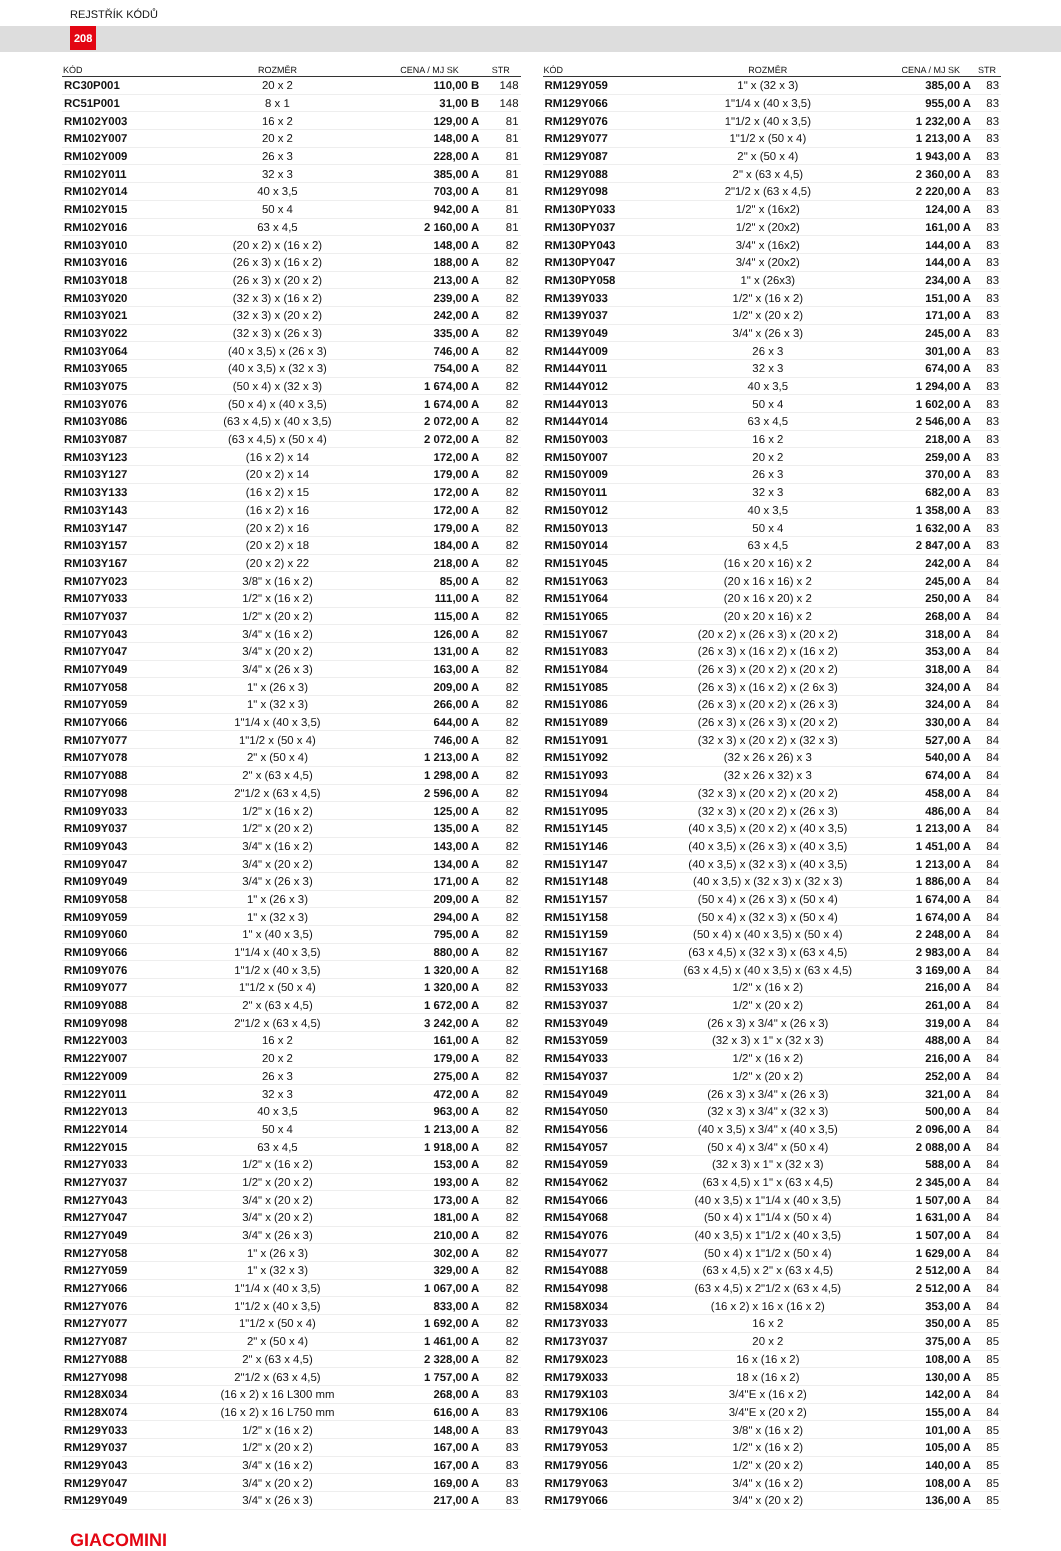REJSTŘÍK KÓDŮ
208
| KÓD | ROZMĚR | CENA / MJ SK | STR |
| --- | --- | --- | --- |
| RC30P001 | 20 x 2 | 110,00 B | 148 |
| RC51P001 | 8 x 1 | 31,00 B | 148 |
| RM102Y003 | 16 x 2 | 129,00 A | 81 |
| RM102Y007 | 20 x 2 | 148,00 A | 81 |
| RM102Y009 | 26 x 3 | 228,00 A | 81 |
| RM102Y011 | 32 x 3 | 385,00 A | 81 |
| RM102Y014 | 40 x 3,5 | 703,00 A | 81 |
| RM102Y015 | 50 x 4 | 942,00 A | 81 |
| RM102Y016 | 63 x 4,5 | 2 160,00 A | 81 |
| RM103Y010 | (20 x 2) x (16 x 2) | 148,00 A | 82 |
| RM103Y016 | (26 x 3) x (16 x 2) | 188,00 A | 82 |
| RM103Y018 | (26 x 3) x (20 x 2) | 213,00 A | 82 |
| RM103Y020 | (32 x 3) x (16 x 2) | 239,00 A | 82 |
| RM103Y021 | (32 x 3) x (20 x 2) | 242,00 A | 82 |
| RM103Y022 | (32 x 3) x (26 x 3) | 335,00 A | 82 |
| RM103Y064 | (40 x 3,5) x (26 x 3) | 746,00 A | 82 |
| RM103Y065 | (40 x 3,5) x (32 x 3) | 754,00 A | 82 |
| RM103Y075 | (50 x 4) x (32 x 3) | 1 674,00 A | 82 |
| RM103Y076 | (50 x 4) x (40 x 3,5) | 1 674,00 A | 82 |
| RM103Y086 | (63 x 4,5) x (40 x 3,5) | 2 072,00 A | 82 |
| RM103Y087 | (63 x 4,5) x (50 x 4) | 2 072,00 A | 82 |
| RM103Y123 | (16 x 2) x 14 | 172,00 A | 82 |
| RM103Y127 | (20 x 2) x 14 | 179,00 A | 82 |
| RM103Y133 | (16 x 2) x 15 | 172,00 A | 82 |
| RM103Y143 | (16 x 2) x 16 | 172,00 A | 82 |
| RM103Y147 | (20 x 2) x 16 | 179,00 A | 82 |
| RM103Y157 | (20 x 2) x 18 | 184,00 A | 82 |
| RM103Y167 | (20 x 2) x 22 | 218,00 A | 82 |
| RM107Y023 | 3/8" x (16 x 2) | 85,00 A | 82 |
| RM107Y033 | 1/2" x (16 x 2) | 111,00 A | 82 |
| RM107Y037 | 1/2" x (20 x 2) | 115,00 A | 82 |
| RM107Y043 | 3/4" x (16 x 2) | 126,00 A | 82 |
| RM107Y047 | 3/4" x (20 x 2) | 131,00 A | 82 |
| RM107Y049 | 3/4" x (26 x 3) | 163,00 A | 82 |
| RM107Y058 | 1" x (26 x 3) | 209,00 A | 82 |
| RM107Y059 | 1" x (32 x 3) | 266,00 A | 82 |
| RM107Y066 | 1"1/4 x (40 x 3,5) | 644,00 A | 82 |
| RM107Y077 | 1"1/2 x (50 x 4) | 746,00 A | 82 |
| RM107Y078 | 2" x (50 x 4) | 1 213,00 A | 82 |
| RM107Y088 | 2" x (63 x 4,5) | 1 298,00 A | 82 |
| RM107Y098 | 2"1/2 x (63 x 4,5) | 2 596,00 A | 82 |
| RM109Y033 | 1/2" x (16 x 2) | 125,00 A | 82 |
| RM109Y037 | 1/2" x (20 x 2) | 135,00 A | 82 |
| RM109Y043 | 3/4" x (16 x 2) | 143,00 A | 82 |
| RM109Y047 | 3/4" x (20 x 2) | 134,00 A | 82 |
| RM109Y049 | 3/4" x (26 x 3) | 171,00 A | 82 |
| RM109Y058 | 1" x (26 x 3) | 209,00 A | 82 |
| RM109Y059 | 1" x (32 x 3) | 294,00 A | 82 |
| RM109Y060 | 1" x (40 x 3,5) | 795,00 A | 82 |
| RM109Y066 | 1"1/4 x (40 x 3,5) | 880,00 A | 82 |
| RM109Y076 | 1"1/2 x (40 x 3,5) | 1 320,00 A | 82 |
| RM109Y077 | 1"1/2 x (50 x 4) | 1 320,00 A | 82 |
| RM109Y088 | 2" x (63 x 4,5) | 1 672,00 A | 82 |
| RM109Y098 | 2"1/2 x (63 x 4,5) | 3 242,00 A | 82 |
| RM122Y003 | 16 x 2 | 161,00 A | 82 |
| RM122Y007 | 20 x 2 | 179,00 A | 82 |
| RM122Y009 | 26 x 3 | 275,00 A | 82 |
| RM122Y011 | 32 x 3 | 472,00 A | 82 |
| RM122Y013 | 40 x 3,5 | 963,00 A | 82 |
| RM122Y014 | 50 x 4 | 1 213,00 A | 82 |
| RM122Y015 | 63 x 4,5 | 1 918,00 A | 82 |
| RM127Y033 | 1/2" x (16 x 2) | 153,00 A | 82 |
| RM127Y037 | 1/2" x (20 x 2) | 193,00 A | 82 |
| RM127Y043 | 3/4" x (20 x 2) | 173,00 A | 82 |
| RM127Y047 | 3/4" x (20 x 2) | 181,00 A | 82 |
| RM127Y049 | 3/4" x (26 x 3) | 210,00 A | 82 |
| RM127Y058 | 1" x (26 x 3) | 302,00 A | 82 |
| RM127Y059 | 1" x (32 x 3) | 329,00 A | 82 |
| RM127Y066 | 1"1/4 x (40 x 3,5) | 1 067,00 A | 82 |
| RM127Y076 | 1"1/2 x (40 x 3,5) | 833,00 A | 82 |
| RM127Y077 | 1"1/2 x (50 x 4) | 1 692,00 A | 82 |
| RM127Y087 | 2" x (50 x 4) | 1 461,00 A | 82 |
| RM127Y088 | 2" x (63 x 4,5) | 2 328,00 A | 82 |
| RM127Y098 | 2"1/2 x (63 x 4,5) | 1 757,00 A | 82 |
| RM128X034 | (16 x 2) x 16 L300 mm | 268,00 A | 83 |
| RM128X074 | (16 x 2) x 16 L750 mm | 616,00 A | 83 |
| RM129Y033 | 1/2" x (16 x 2) | 148,00 A | 83 |
| RM129Y037 | 1/2" x (20 x 2) | 167,00 A | 83 |
| RM129Y043 | 3/4" x (16 x 2) | 167,00 A | 83 |
| RM129Y047 | 3/4" x (20 x 2) | 169,00 A | 83 |
| RM129Y049 | 3/4" x (26 x 3) | 217,00 A | 83 |
| KÓD | ROZMĚR | CENA / MJ SK | STR |
| --- | --- | --- | --- |
| RM129Y059 | 1" x (32 x 3) | 385,00 A | 83 |
| RM129Y066 | 1"1/4 x (40 x 3,5) | 955,00 A | 83 |
| RM129Y076 | 1"1/2 x (40 x 3,5) | 1 232,00 A | 83 |
| RM129Y077 | 1"1/2 x (50 x 4) | 1 213,00 A | 83 |
| RM129Y087 | 2" x (50 x 4) | 1 943,00 A | 83 |
| RM129Y088 | 2" x (63 x 4,5) | 2 360,00 A | 83 |
| RM129Y098 | 2"1/2 x (63 x 4,5) | 2 220,00 A | 83 |
| RM130PY033 | 1/2" x (16x2) | 124,00 A | 83 |
| RM130PY037 | 1/2" x (20x2) | 161,00 A | 83 |
| RM130PY043 | 3/4" x (16x2) | 144,00 A | 83 |
| RM130PY047 | 3/4" x (20x2) | 144,00 A | 83 |
| RM130PY058 | 1" x (26x3) | 234,00 A | 83 |
| RM139Y033 | 1/2" x (16 x 2) | 151,00 A | 83 |
| RM139Y037 | 1/2" x (20 x 2) | 171,00 A | 83 |
| RM139Y049 | 3/4" x (26 x 3) | 245,00 A | 83 |
| RM144Y009 | 26 x 3 | 301,00 A | 83 |
| RM144Y011 | 32 x 3 | 674,00 A | 83 |
| RM144Y012 | 40 x 3,5 | 1 294,00 A | 83 |
| RM144Y013 | 50 x 4 | 1 602,00 A | 83 |
| RM144Y014 | 63 x 4,5 | 2 546,00 A | 83 |
| RM150Y003 | 16 x 2 | 218,00 A | 83 |
| RM150Y007 | 20 x 2 | 259,00 A | 83 |
| RM150Y009 | 26 x 3 | 370,00 A | 83 |
| RM150Y011 | 32 x 3 | 682,00 A | 83 |
| RM150Y012 | 40 x 3,5 | 1 358,00 A | 83 |
| RM150Y013 | 50 x 4 | 1 632,00 A | 83 |
| RM150Y014 | 63 x 4,5 | 2 847,00 A | 83 |
| RM151Y045 | (16 x 20 x 16) x 2 | 242,00 A | 84 |
| RM151Y063 | (20 x 16 x 16) x 2 | 245,00 A | 84 |
| RM151Y064 | (20 x 16 x 20) x 2 | 250,00 A | 84 |
| RM151Y065 | (20 x 20 x 16) x 2 | 268,00 A | 84 |
| RM151Y067 | (20 x 2) x (26 x 3) x (20 x 2) | 318,00 A | 84 |
| RM151Y083 | (26 x 3) x (16 x 2) x (16 x 2) | 353,00 A | 84 |
| RM151Y084 | (26 x 3) x (20 x 2) x (20 x 2) | 318,00 A | 84 |
| RM151Y085 | (26 x 3) x (16 x 2) x (2 6x 3) | 324,00 A | 84 |
| RM151Y086 | (26 x 3) x (20 x 2) x (26 x 3) | 324,00 A | 84 |
| RM151Y089 | (26 x 3) x (26 x 3) x (20 x 2) | 330,00 A | 84 |
| RM151Y091 | (32 x 3) x (20 x 2) x (32 x 3) | 527,00 A | 84 |
| RM151Y092 | (32 x 26 x 26) x 3 | 540,00 A | 84 |
| RM151Y093 | (32 x 26 x 32) x 3 | 674,00 A | 84 |
| RM151Y094 | (32 x 3) x (20 x 2) x (20 x 2) | 458,00 A | 84 |
| RM151Y095 | (32 x 3) x (20 x 2) x (26 x 3) | 486,00 A | 84 |
| RM151Y145 | (40 x 3,5) x (20 x 2) x (40 x 3,5) | 1 213,00 A | 84 |
| RM151Y146 | (40 x 3,5) x (26 x 3) x (40 x 3,5) | 1 451,00 A | 84 |
| RM151Y147 | (40 x 3,5) x (32 x 3) x (40 x 3,5) | 1 213,00 A | 84 |
| RM151Y148 | (40 x 3,5) x (32 x 3) x (32 x 3) | 1 886,00 A | 84 |
| RM151Y157 | (50 x 4) x (26 x 3) x (50 x 4) | 1 674,00 A | 84 |
| RM151Y158 | (50 x 4) x (32 x 3) x (50 x 4) | 1 674,00 A | 84 |
| RM151Y159 | (50 x 4) x (40 x 3,5) x (50 x 4) | 2 248,00 A | 84 |
| RM151Y167 | (63 x 4,5) x (32 x 3) x (63 x 4,5) | 2 983,00 A | 84 |
| RM151Y168 | (63 x 4,5) x (40 x 3,5) x (63 x 4,5) | 3 169,00 A | 84 |
| RM153Y033 | 1/2" x (16 x 2) | 216,00 A | 84 |
| RM153Y037 | 1/2" x (20 x 2) | 261,00 A | 84 |
| RM153Y049 | (26 x 3) x 3/4" x (26 x 3) | 319,00 A | 84 |
| RM153Y059 | (32 x 3) x 1" x (32 x 3) | 488,00 A | 84 |
| RM154Y033 | 1/2" x (16 x 2) | 216,00 A | 84 |
| RM154Y037 | 1/2" x (20 x 2) | 252,00 A | 84 |
| RM154Y049 | (26 x 3) x 3/4" x (26 x 3) | 321,00 A | 84 |
| RM154Y050 | (32 x 3) x 3/4" x (32 x 3) | 500,00 A | 84 |
| RM154Y056 | (40 x 3,5) x 3/4" x (40 x 3,5) | 2 096,00 A | 84 |
| RM154Y057 | (50 x 4) x 3/4" x (50 x 4) | 2 088,00 A | 84 |
| RM154Y059 | (32 x 3) x 1" x (32 x 3) | 588,00 A | 84 |
| RM154Y062 | (63 x 4,5) x 1" x (63 x 4,5) | 2 345,00 A | 84 |
| RM154Y066 | (40 x 3,5) x 1"1/4 x (40 x 3,5) | 1 507,00 A | 84 |
| RM154Y068 | (50 x 4) x 1"1/4 x (50 x 4) | 1 631,00 A | 84 |
| RM154Y076 | (40 x 3,5) x 1"1/2 x (40 x 3,5) | 1 507,00 A | 84 |
| RM154Y077 | (50 x 4) x 1"1/2 x (50 x 4) | 1 629,00 A | 84 |
| RM154Y088 | (63 x 4,5) x 2" x (63 x 4,5) | 2 512,00 A | 84 |
| RM154Y098 | (63 x 4,5) x 2"1/2 x (63 x 4,5) | 2 512,00 A | 84 |
| RM158X034 | (16 x 2) x 16 x (16 x 2) | 353,00 A | 84 |
| RM173Y033 | 16 x 2 | 350,00 A | 85 |
| RM173Y037 | 20 x 2 | 375,00 A | 85 |
| RM179X023 | 16 x (16 x 2) | 108,00 A | 85 |
| RM179X033 | 18 x (16 x 2) | 130,00 A | 85 |
| RM179X103 | 3/4"E x (16 x 2) | 142,00 A | 84 |
| RM179X106 | 3/4"E x (20 x 2) | 155,00 A | 84 |
| RM179Y043 | 3/8" x (16 x 2) | 101,00 A | 85 |
| RM179Y053 | 1/2" x (16 x 2) | 105,00 A | 85 |
| RM179Y056 | 1/2" x (20 x 2) | 140,00 A | 85 |
| RM179Y063 | 3/4" x (16 x 2) | 108,00 A | 85 |
| RM179Y066 | 3/4" x (20 x 2) | 136,00 A | 85 |
GIACOMINI